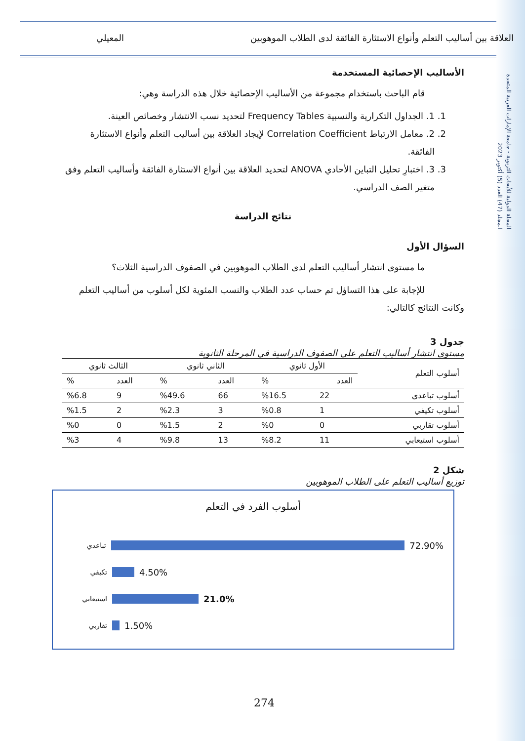المجلة الدولية للأبحاث التربوية - جامعة الإمارات العربية المتحدة
المجلد (47) العدد (5) أكتوبر 2023
العلاقة بين أساليب التعلم وأنواع الاستثارة الفائقة لدى الطلاب الموهوبين المعيلي
الأساليب الإحصائية المستخدمة
قام الباحث باستخدام مجموعة من الأساليب الإحصائية خلال هذه الدراسة وهي:
1. 1. الجداول التكرارية والنسبية Frequency Tables لتحديد نسب الانتشار وخصائص العينة.
2. 2. معامل الارتباط Correlation Coefficient لإيجاد العلاقة بين أساليب التعلم وأنواع الاستثارة الفائقة.
3. 3. اختبارِ تحليل التباين الأحادي ANOVA لتحديد العلاقة بين أنواع الاستثارة الفائقة وأساليب التعلم وفق متغير الصف الدراسي.
نتائج الدراسة
السؤال الأول
ما مستوى انتشار أساليب التعلم لدى الطلاب الموهوبين في الصفوف الدراسية الثلاث؟
للإجابة على هذا التساؤل تم حساب عدد الطلاب والنسب المئوية لكل أسلوب من أساليب التعلم وكانت النتائج كالتالي:
جدول 3
مستوى انتشار أساليب التعلم على الصفوف الدراسية في المرحلة الثانوية
| أسلوب التعلم | الأول ثانوي | | الثاني ثانوي | | الثالث ثانوي | |
| --- | --- | --- | --- | --- | --- | --- |
| | العدد | % | العدد | % | العدد | % |
| أسلوب تباعدي | 22 | %16.5 | 66 | %49.6 | 9 | %6.8 |
| أسلوب تكيفي | 1 | %0.8 | 3 | %2.3 | 2 | %1.5 |
| أسلوب تقاربي | 0 | %0 | 2 | %1.5 | 0 | %0 |
| أسلوب استيعابي | 11 | %8.2 | 13 | %9.8 | 4 | %3 |
شكل 2
توزيع أساليب التعلم على الطلاب الموهوبين
أسلوب الفرد في التعلم
تباعدي 72.90%
تكيفي 4.50%
استيعابي 21.0%
تقاربي 1.50%
274